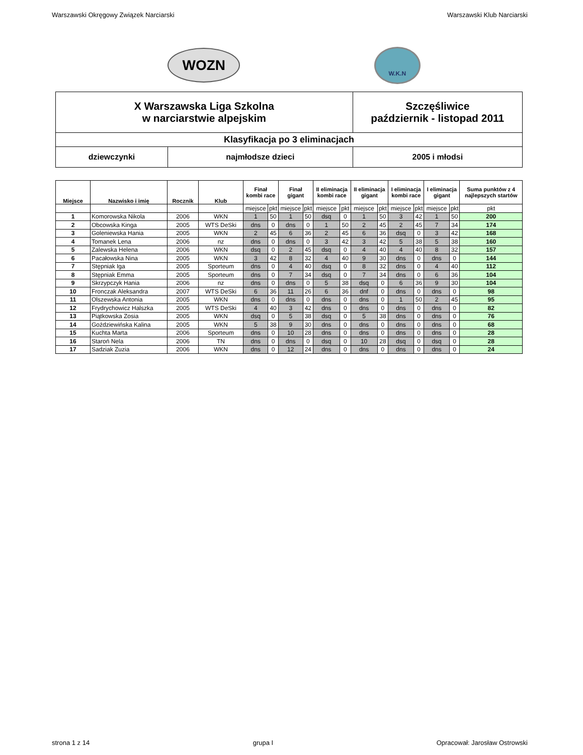Warszawski Okręgowy Związek Narciarski Warszawski Klub Narciarski
WOZN
W.K.N
| X Warszawska Liga Szkolna w narciarstwie alpejskim | | Szczęśliwice październik - listopad 2011 |
| Klasyfikacja po 3 eliminacjach | | |
| dziewczynki | najmłodsze dzieci | 2005 i młodsi |
| Miejsce | Nazwisko i imię | Rocznik | Klub | Finał kombi race | | Finał gigant | | II eliminacja kombi race | | II eliminacja gigant | | I eliminacja kombi race | | I eliminacja gigant | | Suma punktów z 4 najlepszych startów |
| --- | --- | --- | --- | --- | --- | --- | --- | --- | --- | --- | --- | --- | --- | --- | --- | --- |
| | | | | miejsce | pkt | miejsce | pkt | miejsce | pkt | miejsce | pkt | miejsce | pkt | miejsce | pkt | pkt |
| 1 | Komorowska Nikola | 2006 | WKN | 1 | 50 | 1 | 50 | dsq | 0 | 1 | 50 | 3 | 42 | 1 | 50 | 200 |
| 2 | Obcowska Kinga | 2005 | WTS DeSki | dns | 0 | dns | 0 | 1 | 50 | 2 | 45 | 2 | 45 | 7 | 34 | 174 |
| 3 | Goleniewska Hania | 2005 | WKN | 2 | 45 | 6 | 36 | 2 | 45 | 6 | 36 | dsq | 0 | 3 | 42 | 168 |
| 4 | Tomanek Lena | 2006 | nz | dns | 0 | dns | 0 | 3 | 42 | 3 | 42 | 5 | 38 | 5 | 38 | 160 |
| 5 | Zalewska Helena | 2006 | WKN | dsq | 0 | 2 | 45 | dsq | 0 | 4 | 40 | 4 | 40 | 8 | 32 | 157 |
| 6 | Pacałowska Nina | 2005 | WKN | 3 | 42 | 8 | 32 | 4 | 40 | 9 | 30 | dns | 0 | dns | 0 | 144 |
| 7 | Stępniak Iga | 2005 | Sporteum | dns | 0 | 4 | 40 | dsq | 0 | 8 | 32 | dns | 0 | 4 | 40 | 112 |
| 8 | Stępniak Emma | 2005 | Sporteum | dns | 0 | 7 | 34 | dsq | 0 | 7 | 34 | dns | 0 | 6 | 36 | 104 |
| 9 | Skrzypczyk Hania | 2006 | nz | dns | 0 | dns | 0 | 5 | 38 | dsq | 0 | 6 | 36 | 9 | 30 | 104 |
| 10 | Fronczak Aleksandra | 2007 | WTS DeSki | 6 | 36 | 11 | 26 | 6 | 36 | dnf | 0 | dns | 0 | dns | 0 | 98 |
| 11 | Olszewska Antonia | 2005 | WKN | dns | 0 | dns | 0 | dns | 0 | dns | 0 | 1 | 50 | 2 | 45 | 95 |
| 12 | Frydrychowicz Halszka | 2005 | WTS DeSki | 4 | 40 | 3 | 42 | dns | 0 | dns | 0 | dns | 0 | dns | 0 | 82 |
| 13 | Piątkowska Zosia | 2005 | WKN | dsq | 0 | 5 | 38 | dsq | 0 | 5 | 38 | dns | 0 | dns | 0 | 76 |
| 14 | Goździewińska Kalina | 2005 | WKN | 5 | 38 | 9 | 30 | dns | 0 | dns | 0 | dns | 0 | dns | 0 | 68 |
| 15 | Kuchta Marta | 2006 | Sporteum | dns | 0 | 10 | 28 | dns | 0 | dns | 0 | dns | 0 | dns | 0 | 28 |
| 16 | Staroń Nela | 2006 | TN | dns | 0 | dns | 0 | dsq | 0 | 10 | 28 | dsq | 0 | dsq | 0 | 28 |
| 17 | Sadziak Zuzia | 2006 | WKN | dns | 0 | 12 | 24 | dns | 0 | dns | 0 | dns | 0 | dns | 0 | 24 |
strona 1 z 14 grupa I Opracował: Jarosław Ostrowski